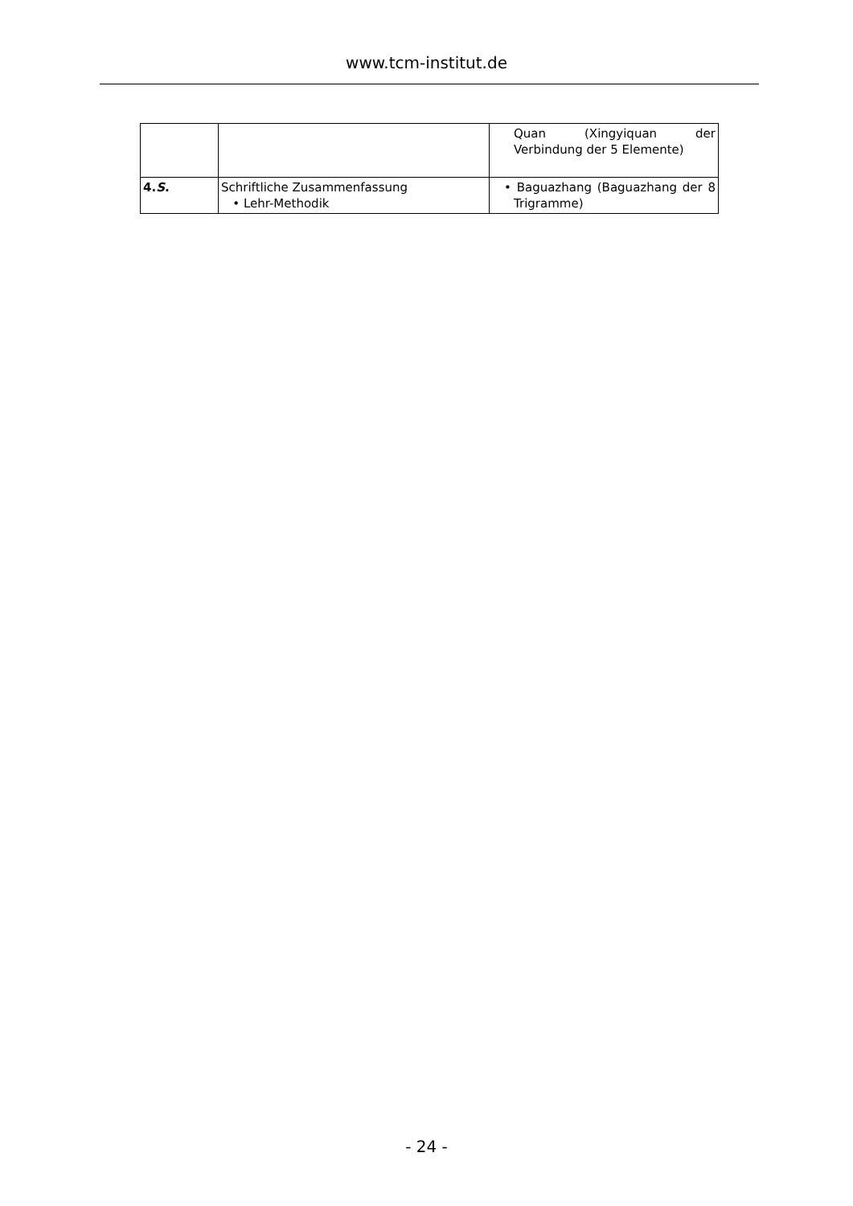www.tcm-institut.de
| | | Quan (Xingyiquan der Verbindung der 5 Elemente) |
| 4. S . | Schriftliche Zusammenfassung • Lehr-Methodik | • Baguazhang (Baguazhang der 8 Trigramme) |
- 24 -